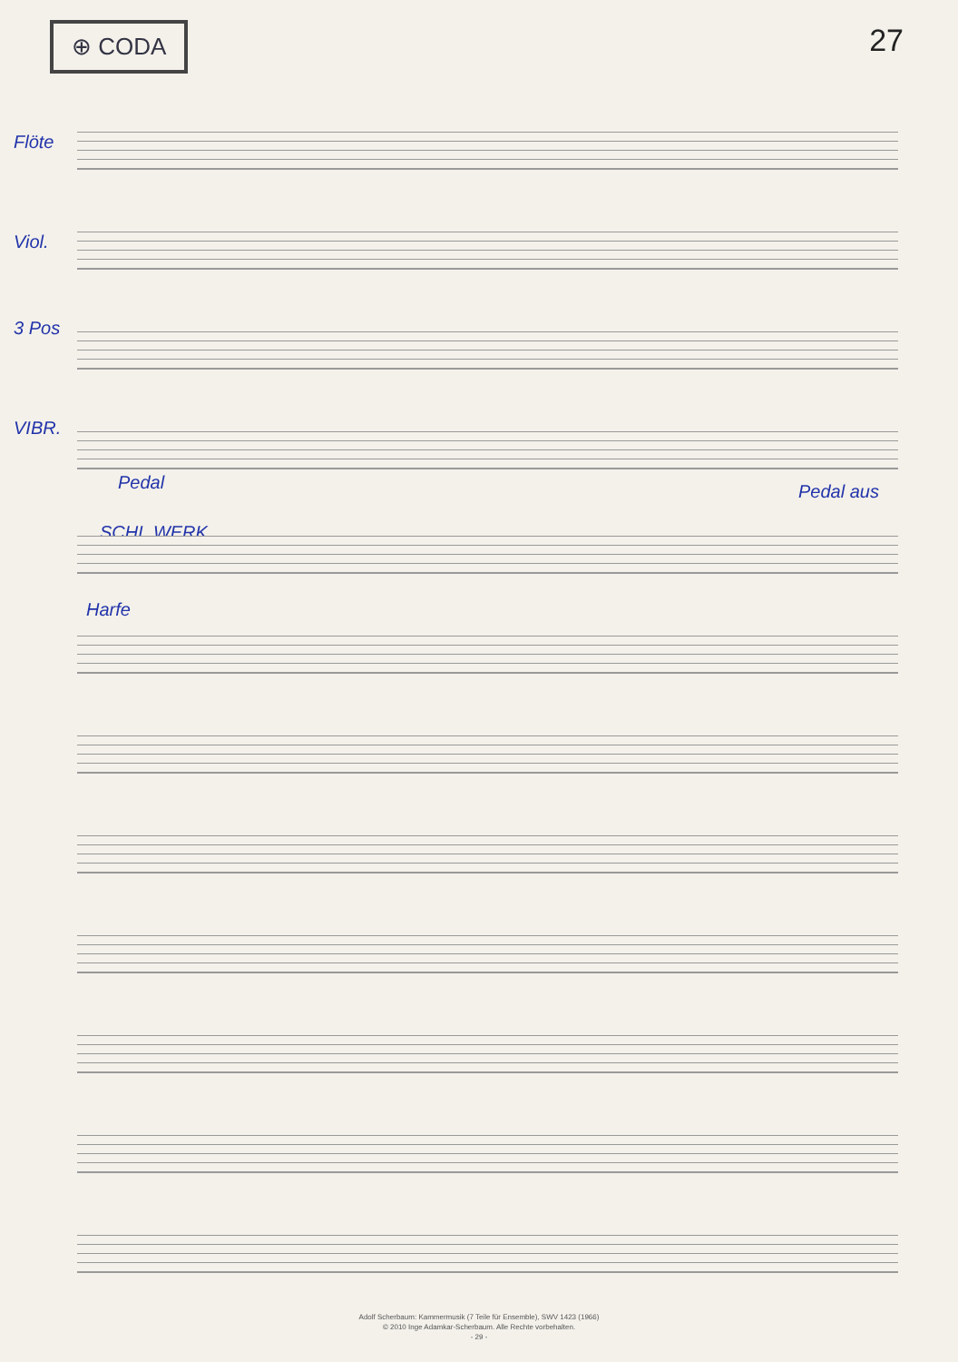⊕ CODA 27
Flöte
Viol.
3 Pos
VIBR.
Pedal
SCHL.WERK
Harfe
Pedal aus
Adolf Scherbaum: Kammermusik (7 Teile für Ensemble), SWV 1423 (1966)
© 2010 Inge Adamkar-Scherbaum. Alle Rechte vorbehalten.
- 29 -